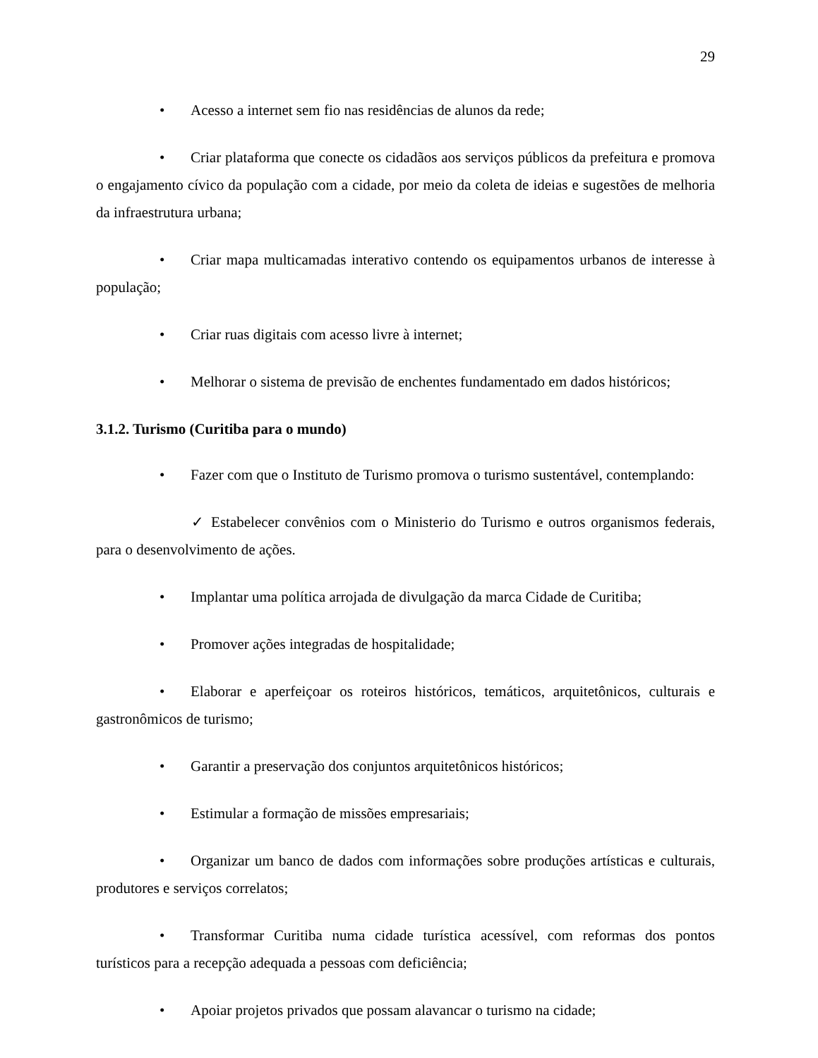29
• Acesso a internet sem fio nas residências de alunos da rede;
• Criar plataforma que conecte os cidadãos aos serviços públicos da prefeitura e promova o engajamento cívico da população com a cidade, por meio da coleta de ideias e sugestões de melhoria da infraestrutura urbana;
• Criar mapa multicamadas interativo contendo os equipamentos urbanos de interesse à população;
• Criar ruas digitais com acesso livre à internet;
• Melhorar o sistema de previsão de enchentes fundamentado em dados históricos;
3.1.2. Turismo (Curitiba para o mundo)
• Fazer com que o Instituto de Turismo promova o turismo sustentável, contemplando:
✓ Estabelecer convênios com o Ministerio do Turismo e outros organismos federais, para o desenvolvimento de ações.
• Implantar uma política arrojada de divulgação da marca Cidade de Curitiba;
• Promover ações integradas de hospitalidade;
• Elaborar e aperfeiçoar os roteiros históricos, temáticos, arquitetônicos, culturais e gastronômicos de turismo;
• Garantir a preservação dos conjuntos arquitetônicos históricos;
• Estimular a formação de missões empresariais;
• Organizar um banco de dados com informações sobre produções artísticas e culturais, produtores e serviços correlatos;
• Transformar Curitiba numa cidade turística acessível, com reformas dos pontos turísticos para a recepção adequada a pessoas com deficiência;
• Apoiar projetos privados que possam alavancar o turismo na cidade;